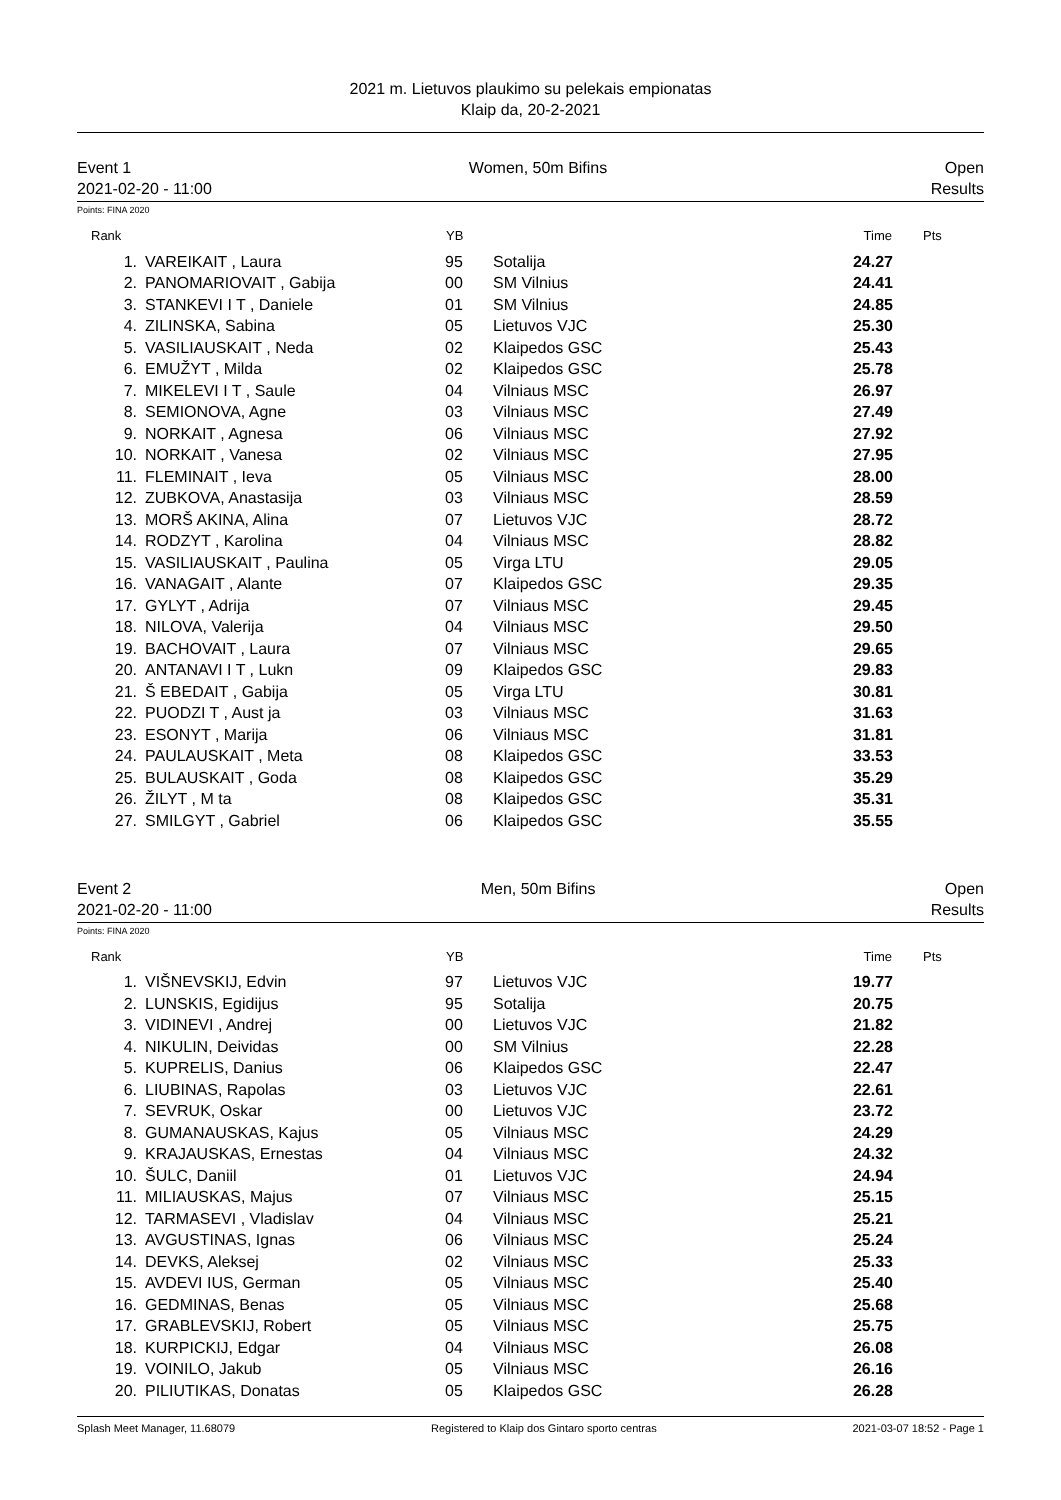2021 m. Lietuvos plaukimo su pelekais empionatas
Klaip da, 20-2-2021
Event 1 Women, 50m Bifins Open
2021-02-20 - 11:00 Results
Points: FINA 2020
| Rank | | YB | | Time | Pts |
| --- | --- | --- | --- | --- | --- |
| 1. | VAREIKAIT , Laura | 95 | Sotalija | 24.27 | |
| 2. | PANOMARIOVAIT , Gabija | 00 | SM Vilnius | 24.41 | |
| 3. | STANKEVI I T , Daniele | 01 | SM Vilnius | 24.85 | |
| 4. | ZILINSKA, Sabina | 05 | Lietuvos VJC | 25.30 | |
| 5. | VASILIAUSKAIT , Neda | 02 | Klaipedos GSC | 25.43 | |
| 6. | EMUŽYT , Milda | 02 | Klaipedos GSC | 25.78 | |
| 7. | MIKELEVI I T , Saule | 04 | Vilniaus MSC | 26.97 | |
| 8. | SEMIONOVA, Agne | 03 | Vilniaus MSC | 27.49 | |
| 9. | NORKAIT , Agnesa | 06 | Vilniaus MSC | 27.92 | |
| 10. | NORKAIT , Vanesa | 02 | Vilniaus MSC | 27.95 | |
| 11. | FLEMINAIT , Ieva | 05 | Vilniaus MSC | 28.00 | |
| 12. | ZUBKOVA, Anastasija | 03 | Vilniaus MSC | 28.59 | |
| 13. | MORŠ AKINA, Alina | 07 | Lietuvos VJC | 28.72 | |
| 14. | RODZYT , Karolina | 04 | Vilniaus MSC | 28.82 | |
| 15. | VASILIAUSKAIT , Paulina | 05 | Virga LTU | 29.05 | |
| 16. | VANAGAIT , Alante | 07 | Klaipedos GSC | 29.35 | |
| 17. | GYLYT , Adrija | 07 | Vilniaus MSC | 29.45 | |
| 18. | NILOVA, Valerija | 04 | Vilniaus MSC | 29.50 | |
| 19. | BACHOVAIT , Laura | 07 | Vilniaus MSC | 29.65 | |
| 20. | ANTANAVI I T , Lukn | 09 | Klaipedos GSC | 29.83 | |
| 21. | Š EBEDAIT , Gabija | 05 | Virga LTU | 30.81 | |
| 22. | PUODZI T , Aust ja | 03 | Vilniaus MSC | 31.63 | |
| 23. | ESONYT , Marija | 06 | Vilniaus MSC | 31.81 | |
| 24. | PAULAUSKAIT , Meta | 08 | Klaipedos GSC | 33.53 | |
| 25. | BULAUSKAIT , Goda | 08 | Klaipedos GSC | 35.29 | |
| 26. | ŽILYT , M ta | 08 | Klaipedos GSC | 35.31 | |
| 27. | SMILGYT , Gabriel | 06 | Klaipedos GSC | 35.55 | |
Event 2 Men, 50m Bifins Open
2021-02-20 - 11:00 Results
Points: FINA 2020
| Rank | | YB | | Time | Pts |
| --- | --- | --- | --- | --- | --- |
| 1. | VIŠNEVSKIJ, Edvin | 97 | Lietuvos VJC | 19.77 | |
| 2. | LUNSKIS, Egidijus | 95 | Sotalija | 20.75 | |
| 3. | VIDINEVI , Andrej | 00 | Lietuvos VJC | 21.82 | |
| 4. | NIKULIN, Deividas | 00 | SM Vilnius | 22.28 | |
| 5. | KUPRELIS, Danius | 06 | Klaipedos GSC | 22.47 | |
| 6. | LIUBINAS, Rapolas | 03 | Lietuvos VJC | 22.61 | |
| 7. | SEVRUK, Oskar | 00 | Lietuvos VJC | 23.72 | |
| 8. | GUMANAUSKAS, Kajus | 05 | Vilniaus MSC | 24.29 | |
| 9. | KRAJAUSKAS, Ernestas | 04 | Vilniaus MSC | 24.32 | |
| 10. | ŠULC, Daniil | 01 | Lietuvos VJC | 24.94 | |
| 11. | MILIAUSKAS, Majus | 07 | Vilniaus MSC | 25.15 | |
| 12. | TARMASEVI , Vladislav | 04 | Vilniaus MSC | 25.21 | |
| 13. | AVGUSTINAS, Ignas | 06 | Vilniaus MSC | 25.24 | |
| 14. | DEVKS, Aleksej | 02 | Vilniaus MSC | 25.33 | |
| 15. | AVDEVI IUS, German | 05 | Vilniaus MSC | 25.40 | |
| 16. | GEDMINAS, Benas | 05 | Vilniaus MSC | 25.68 | |
| 17. | GRABLEVSKIJ, Robert | 05 | Vilniaus MSC | 25.75 | |
| 18. | KURPICKIJ, Edgar | 04 | Vilniaus MSC | 26.08 | |
| 19. | VOINILO, Jakub | 05 | Vilniaus MSC | 26.16 | |
| 20. | PILIUTIKAS, Donatas | 05 | Klaipedos GSC | 26.28 | |
Splash Meet Manager, 11.68079 Registered to Klaip dos Gintaro sporto centras 2021-03-07 18:52 - Page 1